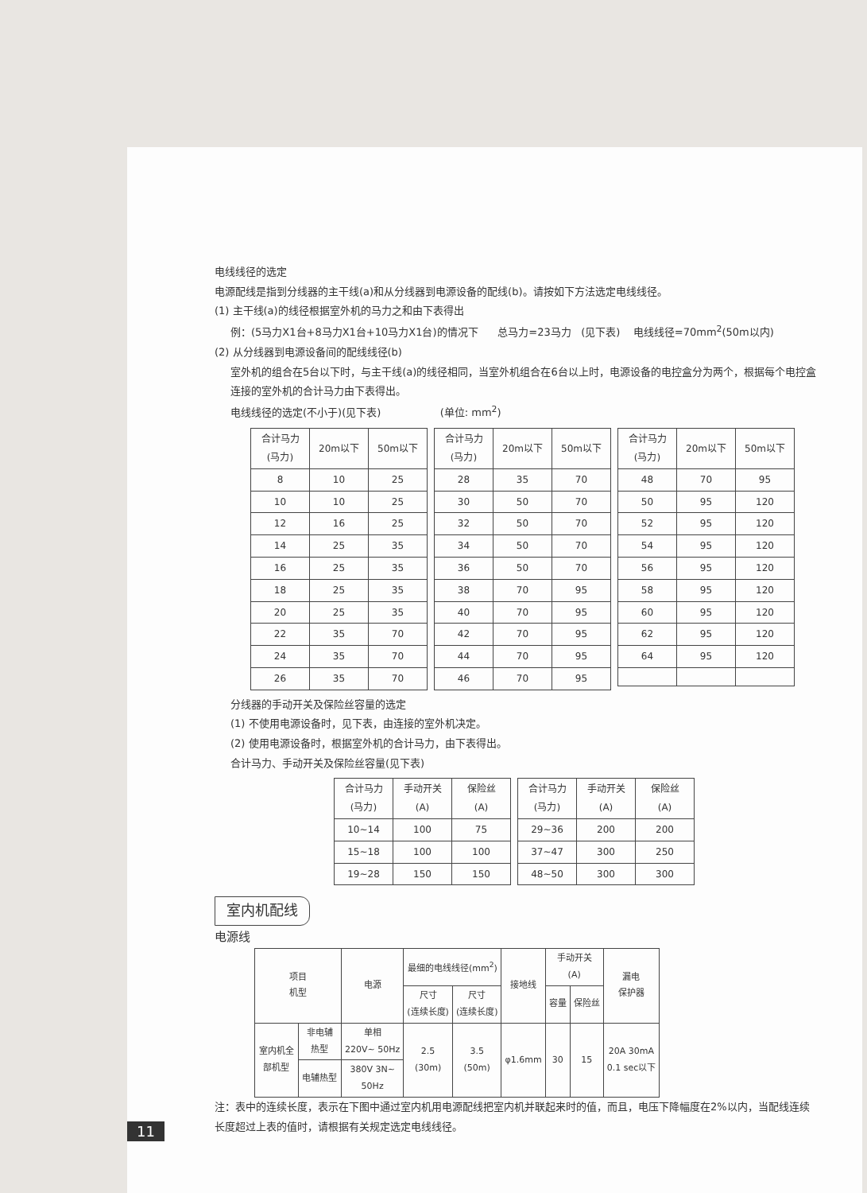电线线径的选定
电源配线是指到分线器的主干线(a)和从分线器到电源设备的配线(b)。请按如下方法选定电线线径。
(1) 主干线(a)的线径根据室外机的马力之和由下表得出
例：(5马力X1台+8马力X1台+10马力X1台)的情况下 总马力=23马力 (见下表) 电线线径=70mm<sup>2</sup>(50m以内)
(2) 从分线器到电源设备间的配线线径(b)
室外机的组合在5台以下时，与主干线(a)的线径相同，当室外机组合在6台以上时，电源设备的电控盒分为两个，根据每个电控盒连接的室外机的合计马力由下表得出。
电线线径的选定(不小于)(见下表) (单位: mm<sup>2</sup>)
| 合计马力 (马力) | 20m以下 | 50m以下 |
| --- | --- | --- |
| 8 | 10 | 25 |
| 10 | 10 | 25 |
| 12 | 16 | 25 |
| 14 | 25 | 35 |
| 16 | 25 | 35 |
| 18 | 25 | 35 |
| 20 | 25 | 35 |
| 22 | 35 | 70 |
| 24 | 35 | 70 |
| 26 | 35 | 70 |
| 合计马力 (马力) | 20m以下 | 50m以下 |
| --- | --- | --- |
| 28 | 35 | 70 |
| 30 | 50 | 70 |
| 32 | 50 | 70 |
| 34 | 50 | 70 |
| 36 | 50 | 70 |
| 38 | 70 | 95 |
| 40 | 70 | 95 |
| 42 | 70 | 95 |
| 44 | 70 | 95 |
| 46 | 70 | 95 |
| 合计马力 (马力) | 20m以下 | 50m以下 |
| --- | --- | --- |
| 48 | 70 | 95 |
| 50 | 95 | 120 |
| 52 | 95 | 120 |
| 54 | 95 | 120 |
| 56 | 95 | 120 |
| 58 | 95 | 120 |
| 60 | 95 | 120 |
| 62 | 95 | 120 |
| 64 | 95 | 120 |
分线器的手动开关及保险丝容量的选定
(1) 不使用电源设备时，见下表，由连接的室外机决定。
(2) 使用电源设备时，根据室外机的合计马力，由下表得出。
合计马力、手动开关及保险丝容量(见下表)
| 合计马力 (马力) | 手动开关 (A) | 保险丝 (A) |
| --- | --- | --- |
| 10~14 | 100 | 75 |
| 15~18 | 100 | 100 |
| 19~28 | 150 | 150 |
| 合计马力 (马力) | 手动开关 (A) | 保险丝 (A) |
| --- | --- | --- |
| 29~36 | 200 | 200 |
| 37~47 | 300 | 250 |
| 48~50 | 300 | 300 |
室内机配线
电源线
| 项目 机型 | | 电源 | 最细的电线线径(mm<sup>2</sup>) | | 接地线 | 手动开关 (A) | | 漏电 保护器 |
| --- | --- | --- | --- | --- | --- | --- | --- | --- |
| | | | 尺寸 (连续长度) | 尺寸 (连续长度) | | 容量 | 保险丝 | |
| 室内机全 部机型 | 非电辅 热型 | 单相 220V~ 50Hz | 2.5 (30m) | 3.5 (50m) | φ1.6mm | 30 | 15 | 20A 30mA 0.1 sec以下 |
| | 电辅热型 | 380V 3N~ 50Hz | | | | | | |
注：表中的连续长度，表示在下图中通过室内机用电源配线把室内机并联起来时的值，而且，电压下降幅度在2%以内，当配线连续长度超过上表的值时，请根据有关规定选定电线线径。
11